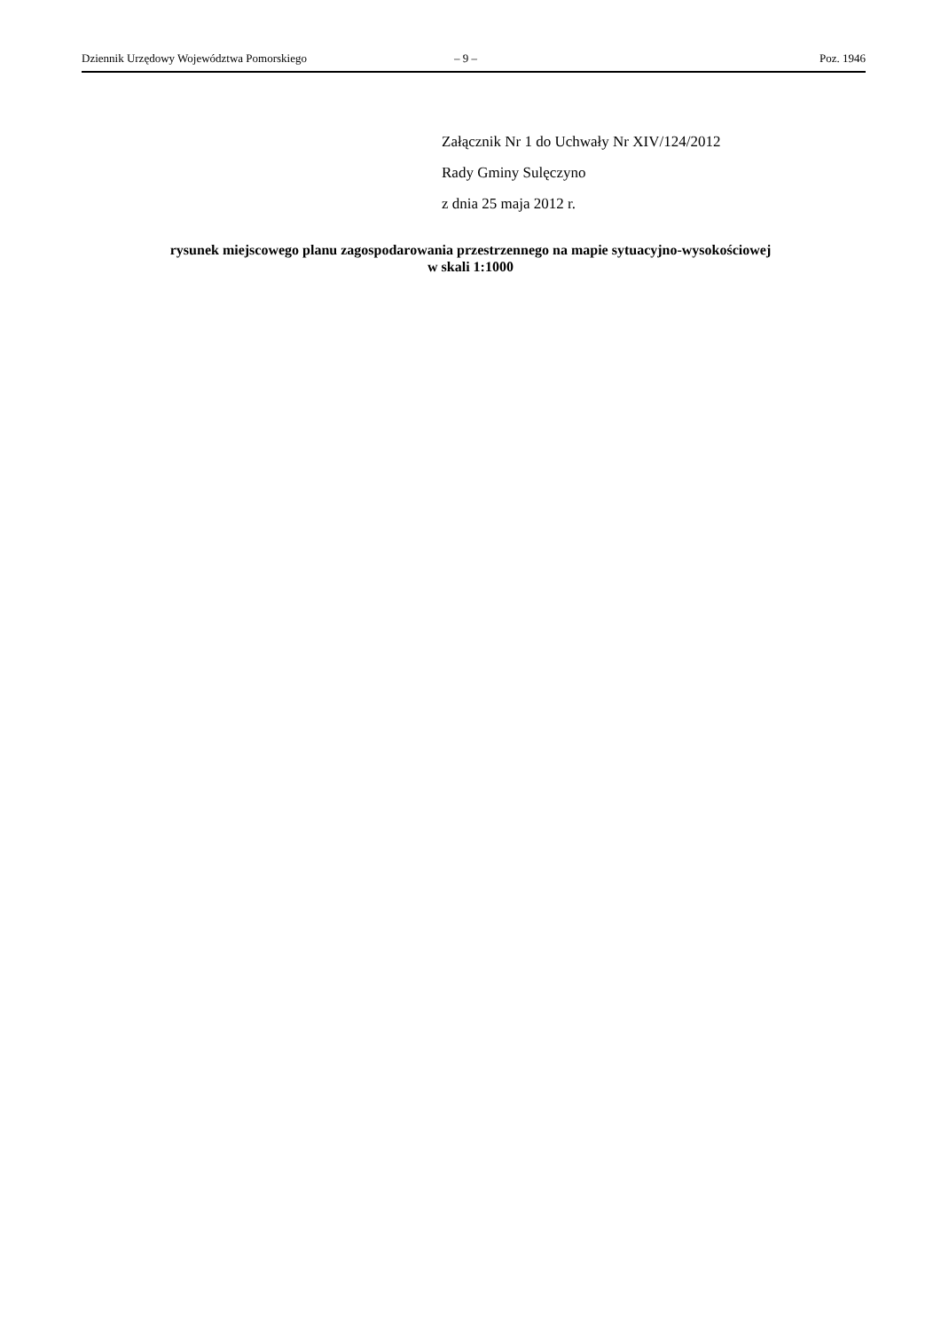Dziennik Urzędowy Województwa Pomorskiego – 9 – Poz. 1946
Załącznik Nr 1 do Uchwały Nr XIV/124/2012
Rady Gminy Sulęczyno
z dnia 25 maja 2012 r.
rysunek miejscowego planu zagospodarowania przestrzennego na mapie sytuacyjno-wysokościowej
w skali 1:1000